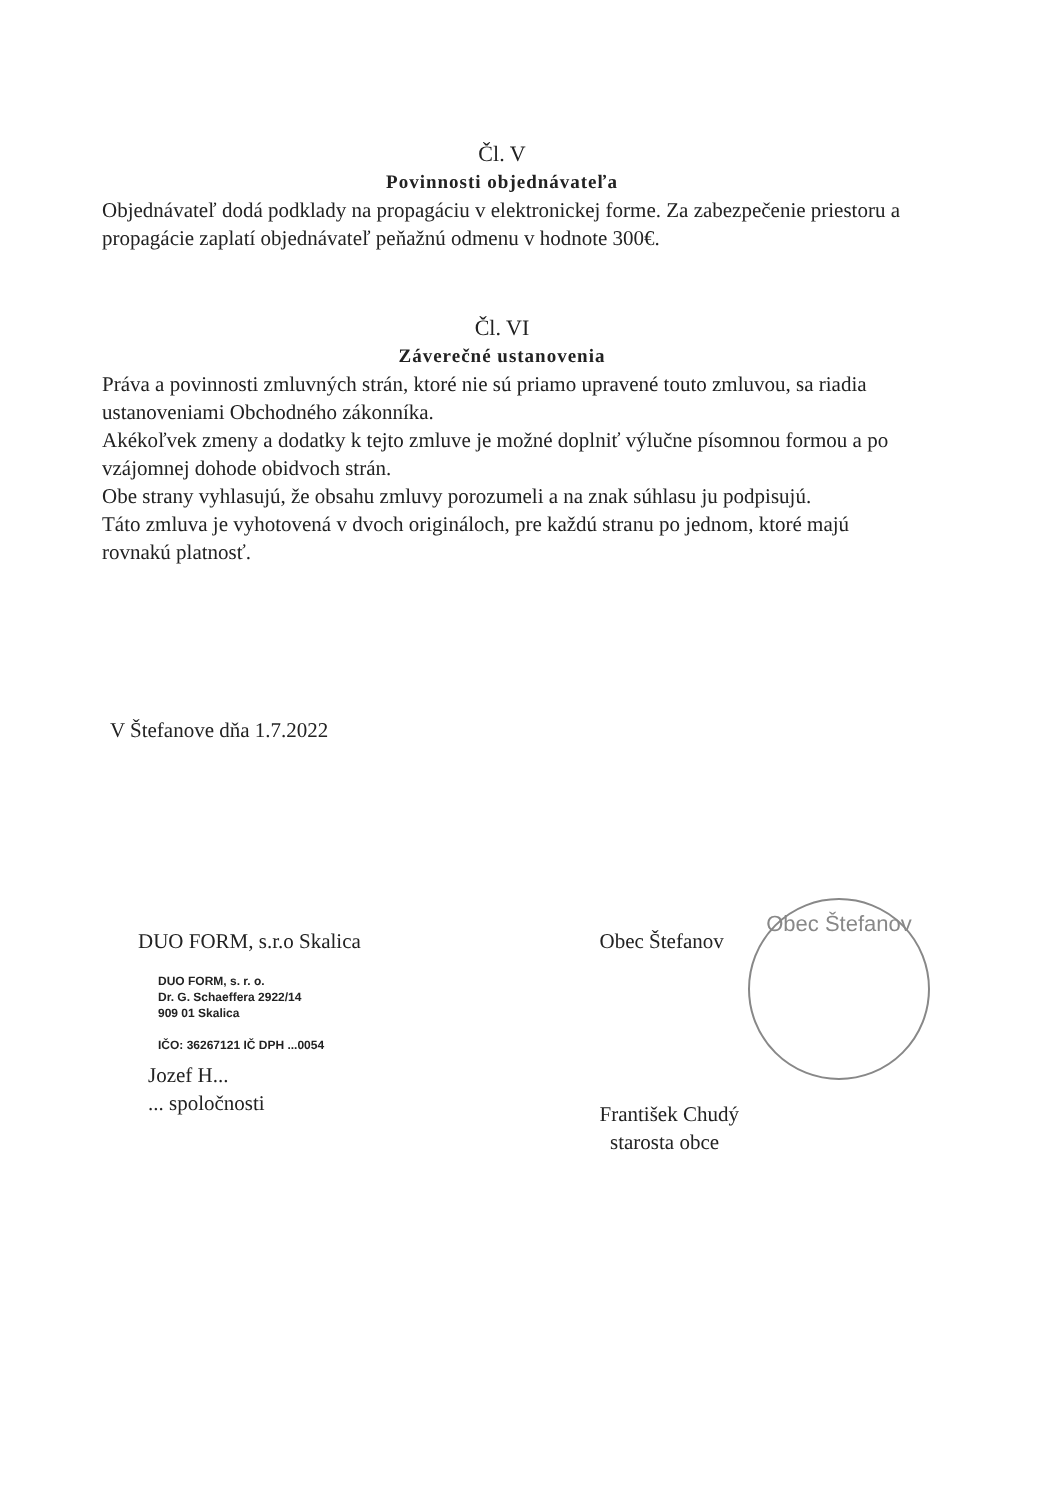Čl. V
Povinnosti objednávateľa
Objednávateľ dodá podklady na propagáciu v elektronickej forme. Za zabezpečenie priestoru a propagácie zaplatí objednávateľ peňažnú odmenu v hodnote 300€.
Čl. VI
Záverečné ustanovenia
Práva a povinnosti zmluvných strán, ktoré nie sú priamo upravené touto zmluvou, sa riadia ustanoveniami Obchodného zákonníka.
Akékoľvek zmeny a dodatky k tejto zmluve je možné doplniť výlučne písomnou formou a po vzájomnej dohode obidvoch strán.
Obe strany vyhlasujú, že obsahu zmluvy porozumeli a na znak súhlasu ju podpisujú.
Táto zmluva je vyhotovená v dvoch origináloch, pre každú stranu po jednom, ktoré majú rovnakú platnosť.
V Štefanove dňa 1.7.2022
DUO FORM, s.r.o Skalica
DUO FORM, s. r. o.
Dr. G. Schaeffera 2922/14
909 01 Skalica
IČO: 36267121 IČ DPH ...0054
Jozef H...
... spoločnosti
Obec Štefanov
František Chudý
starosta obce
Obec Štefanov